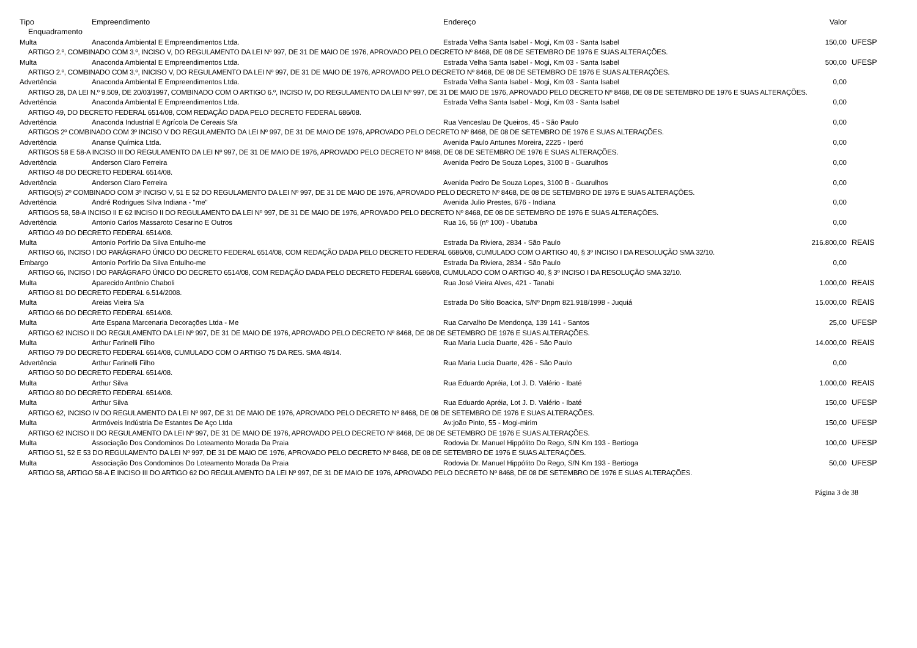| Tipo | Empreendimento | Endereço | Valor | |
| --- | --- | --- | --- | --- |
| Enquadramento | | | | |
| Multa | Anaconda Ambiental E Empreendimentos Ltda. | Estrada Velha Santa Isabel - Mogi, Km 03 - Santa Isabel | 150,00 | UFESP |
| ARTIGO 2.º, COMBINADO COM 3.º, INCISO V, DO REGULAMENTO DA LEI Nº 997, DE 31 DE MAIO DE 1976, APROVADO PELO DECRETO Nº 8468, DE 08 DE SETEMBRO DE 1976 E SUAS ALTERAÇÕES. | | | | |
| Multa | Anaconda Ambiental E Empreendimentos Ltda. | Estrada Velha Santa Isabel - Mogi, Km 03 - Santa Isabel | 500,00 | UFESP |
| ARTIGO 2.º, COMBINADO COM 3.º, INICISO V, DO REGULAMENTO DA LEI Nº 997, DE 31 DE MAIO DE 1976, APROVADO PELO DECRETO Nº 8468, DE 08 DE SETEMBRO DE 1976 E SUAS ALTERAÇÕES. | | | | |
| Advertência | Anaconda Ambiental E Empreendimentos Ltda. | Estrada Velha Santa Isabel - Mogi, Km 03 - Santa Isabel | 0,00 | |
| ARTIGO 28, DA LEI N.º 9.509, DE 20/03/1997, COMBINADO COM O ARTIGO 6.º, INCISO IV, DO REGULAMENTO DA LEI Nº 997, DE 31 DE MAIO DE 1976, APROVADO PELO DECRETO Nº 8468, DE 08 DE SETEMBRO DE 1976 E SUAS ALTERAÇÕES. | | | | |
| Advertência | Anaconda Ambiental E Empreendimentos Ltda. | Estrada Velha Santa Isabel - Mogi, Km 03 - Santa Isabel | 0,00 | |
| ARTIGO 49, DO DECRETO FEDERAL 6514/08, COM REDAÇÃO DADA PELO DECRETO FEDERAL 686/08. | | | | |
| Advertência | Anaconda Industrial E Agrícola De Cereais S/a | Rua Venceslau De Queiros, 45 - São Paulo | 0,00 | |
| ARTIGOS 2º COMBINADO COM 3º INCISO V DO REGULAMENTO DA LEI Nº 997, DE 31 DE MAIO DE 1976, APROVADO PELO DECRETO Nº 8468, DE 08 DE SETEMBRO DE 1976 E SUAS ALTERAÇÕES. | | | | |
| Advertência | Ananse Química Ltda. | Avenida Paulo Antunes Moreira, 2225 - Iperó | 0,00 | |
| ARTIGOS 58 E 58-A INCISO III DO REGULAMENTO DA LEI Nº 997, DE 31 DE MAIO DE 1976, APROVADO PELO DECRETO Nº 8468, DE 08 DE SETEMBRO DE 1976 E SUAS ALTERAÇÕES. | | | | |
| Advertência | Anderson Claro Ferreira | Avenida Pedro De Souza Lopes, 3100 B - Guarulhos | 0,00 | |
| ARTIGO 48 DO DECRETO FEDERAL 6514/08. | | | | |
| Advertência | Anderson Claro Ferreira | Avenida Pedro De Souza Lopes, 3100 B - Guarulhos | 0,00 | |
| ARTIGO(S) 2º COMBINADO COM 3º INCISO V, 51 E 52 DO REGULAMENTO DA LEI Nº 997, DE 31 DE MAIO DE 1976, APROVADO PELO DECRETO Nº 8468, DE 08 DE SETEMBRO DE 1976 E SUAS ALTERAÇÕES. | | | | |
| Advertência | André Rodrigues Silva Indiana - "me" | Avenida Julio Prestes, 676 - Indiana | 0,00 | |
| ARTIGOS 58, 58-A INCISO II E 62 INCISO II DO REGULAMENTO DA LEI Nº 997, DE 31 DE MAIO DE 1976, APROVADO PELO DECRETO Nº 8468, DE 08 DE SETEMBRO DE 1976 E SUAS ALTERAÇÕES. | | | | |
| Advertência | Antonio Carlos Massaroto Cesarino E Outros | Rua 16, 56 (nº 100) - Ubatuba | 0,00 | |
| ARTIGO 49 DO DECRETO FEDERAL 6514/08. | | | | |
| Multa | Antonio Porfirio Da Silva Entulho-me | Estrada Da Riviera, 2834 - São Paulo | 216.800,00 | REAIS |
| ARTIGO 66, INCISO I DO PARÁGRAFO ÚNICO DO DECRETO FEDERAL 6514/08, COM REDAÇÃO DADA PELO DECRETO FEDERAL 6686/08, CUMULADO COM O ARTIGO 40, § 3º INCISO I DA RESOLUÇÃO SMA 32/10. | | | | |
| Embargo | Antonio Porfirio Da Silva Entulho-me | Estrada Da Riviera, 2834 - São Paulo | 0,00 | |
| ARTIGO 66, INCISO I DO PARÁGRAFO ÚNICO DO DECRETO 6514/08, COM REDAÇÃO DADA PELO DECRETO FEDERAL 6686/08, CUMULADO COM O ARTIGO 40, § 3º INCISO I DA RESOLUÇÃO SMA 32/10. | | | | |
| Multa | Aparecido Antônio Chaboli | Rua José Vieira Alves, 421 - Tanabi | 1.000,00 | REAIS |
| ARTIGO 81 DO DECRETO FEDERAL 6.514/2008. | | | | |
| Multa | Areias Vieira S/a | Estrada Do Sítio Boacica, S/Nº Dnpm 821.918/1998 - Juquiá | 15.000,00 | REAIS |
| ARTIGO 66 DO DECRETO FEDERAL 6514/08. | | | | |
| Multa | Arte Espana Marcenaria Decorações Ltda - Me | Rua Carvalho De Mendonça, 139 141 - Santos | 25,00 | UFESP |
| ARTIGO 62 INCISO II DO REGULAMENTO DA LEI Nº 997, DE 31 DE MAIO DE 1976, APROVADO PELO DECRETO Nº 8468, DE 08 DE SETEMBRO DE 1976 E SUAS ALTERAÇÕES. | | | | |
| Multa | Arthur Farinelli Filho | Rua Maria Lucia Duarte, 426 - São Paulo | 14.000,00 | REAIS |
| ARTIGO 79 DO DECRETO FEDERAL 6514/08, CUMULADO COM O ARTIGO 75 DA RES. SMA 48/14. | | | | |
| Advertência | Arthur Farinelli Filho | Rua Maria Lucia Duarte, 426 - São Paulo | 0,00 | |
| ARTIGO 50 DO DECRETO FEDERAL 6514/08. | | | | |
| Multa | Arthur Silva | Rua Eduardo Apréia, Lot J. D. Valério - Ibaté | 1.000,00 | REAIS |
| ARTIGO 80 DO DECRETO FEDERAL 6514/08. | | | | |
| Multa | Arthur Silva | Rua Eduardo Apréia, Lot J. D. Valério - Ibaté | 150,00 | UFESP |
| ARTIGO 62, INCISO IV DO REGULAMENTO DA LEI Nº 997, DE 31 DE MAIO DE 1976, APROVADO PELO DECRETO Nº 8468, DE 08 DE SETEMBRO DE 1976 E SUAS ALTERAÇÕES. | | | | |
| Multa | Artmóveis Indústria De Estantes De Aço Ltda | Av:joão Pinto, 55 - Mogi-mirim | 150,00 | UFESP |
| ARTIGO 62 INCISO II DO REGULAMENTO DA LEI Nº 997, DE 31 DE MAIO DE 1976, APROVADO PELO DECRETO Nº 8468, DE 08 DE SETEMBRO DE 1976 E SUAS ALTERAÇÕES. | | | | |
| Multa | Associação Dos Condominos Do Loteamento Morada Da Praia | Rodovia Dr. Manuel Hippólito Do Rego, S/N Km 193 - Bertioga | 100,00 | UFESP |
| ARTIGO 51, 52 E 53 DO REGULAMENTO DA LEI Nº 997, DE 31 DE MAIO DE 1976, APROVADO PELO DECRETO Nº 8468, DE 08 DE SETEMBRO DE 1976 E SUAS ALTERAÇÕES. | | | | |
| Multa | Associação Dos Condominos Do Loteamento Morada Da Praia | Rodovia Dr. Manuel Hippólito Do Rego, S/N Km 193 - Bertioga | 50,00 | UFESP |
| ARTIGO 58, ARTIGO 58-A E INCISO III DO ARTIGO 62 DO REGULAMENTO DA LEI Nº 997, DE 31 DE MAIO DE 1976, APROVADO PELO DECRETO Nº 8468, DE 08 DE SETEMBRO DE 1976 E SUAS ALTERAÇÕES. | | | | |
Página 3 de 38